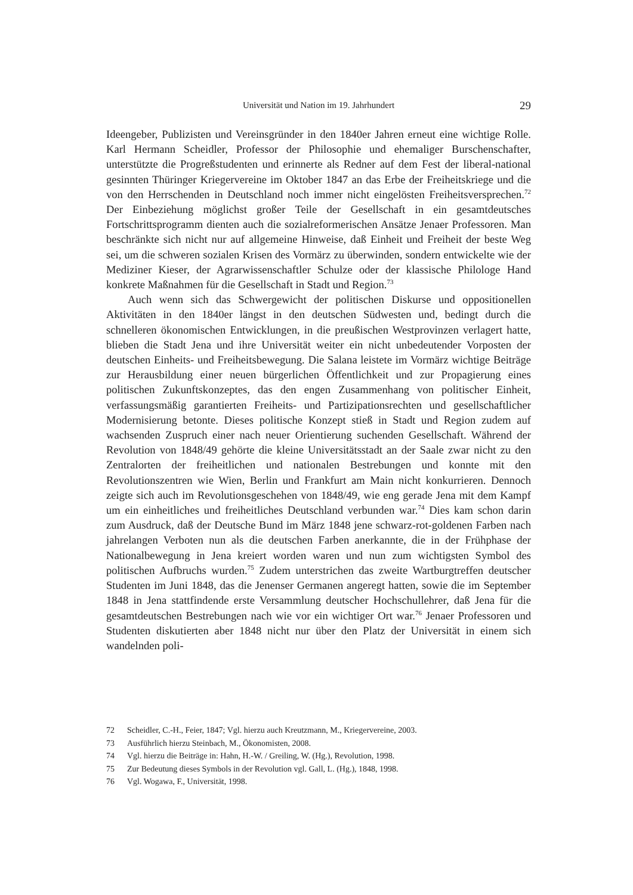Universität und Nation im 19. Jahrhundert 29
Ideengeber, Publizisten und Vereinsgründer in den 1840er Jahren erneut eine wichtige Rolle. Karl Hermann Scheidler, Professor der Philosophie und ehemaliger Burschenschafter, unterstützte die Progreßstudenten und erinnerte als Redner auf dem Fest der liberal-national gesinnten Thüringer Kriegervereine im Oktober 1847 an das Erbe der Freiheitskriege und die von den Herrschenden in Deutschland noch immer nicht eingelösten Freiheitsversprechen.<sup>72</sup> Der Einbeziehung möglichst großer Teile der Gesellschaft in ein gesamtdeutsches Fortschrittsprogramm dienten auch die sozialreformerischen Ansätze Jenaer Professoren. Man beschränkte sich nicht nur auf allgemeine Hinweise, daß Einheit und Freiheit der beste Weg sei, um die schweren sozialen Krisen des Vormärz zu überwinden, sondern entwickelte wie der Mediziner Kieser, der Agrarwissenschaftler Schulze oder der klassische Philologe Hand konkrete Maßnahmen für die Gesellschaft in Stadt und Region.<sup>73</sup>
Auch wenn sich das Schwergewicht der politischen Diskurse und oppositionellen Aktivitäten in den 1840er längst in den deutschen Südwesten und, bedingt durch die schnelleren ökonomischen Entwicklungen, in die preußischen Westprovinzen verlagert hatte, blieben die Stadt Jena und ihre Universität weiter ein nicht unbedeutender Vorposten der deutschen Einheits- und Freiheitsbewegung. Die Salana leistete im Vormärz wichtige Beiträge zur Herausbildung einer neuen bürgerlichen Öffentlichkeit und zur Propagierung eines politischen Zukunftskonzeptes, das den engen Zusammenhang von politischer Einheit, verfassungsmäßig garantierten Freiheits- und Partizipationsrechten und gesellschaftlicher Modernisierung betonte. Dieses politische Konzept stieß in Stadt und Region zudem auf wachsenden Zuspruch einer nach neuer Orientierung suchenden Gesellschaft. Während der Revolution von 1848/49 gehörte die kleine Universitätsstadt an der Saale zwar nicht zu den Zentralorten der freiheitlichen und nationalen Bestrebungen und konnte mit den Revolutionszentren wie Wien, Berlin und Frankfurt am Main nicht konkurrieren. Dennoch zeigte sich auch im Revolutionsgeschehen von 1848/49, wie eng gerade Jena mit dem Kampf um ein einheitliches und freiheitliches Deutschland verbunden war.<sup>74</sup> Dies kam schon darin zum Ausdruck, daß der Deutsche Bund im März 1848 jene schwarz-rot-goldenen Farben nach jahrelangen Verboten nun als die deutschen Farben anerkannte, die in der Frühphase der Nationalbewegung in Jena kreiert worden waren und nun zum wichtigsten Symbol des politischen Aufbruchs wurden.<sup>75</sup> Zudem unterstrichen das zweite Wartburgtreffen deutscher Studenten im Juni 1848, das die Jenenser Germanen angeregt hatten, sowie die im September 1848 in Jena stattfindende erste Versammlung deutscher Hochschullehrer, daß Jena für die gesamtdeutschen Bestrebungen nach wie vor ein wichtiger Ort war.<sup>76</sup> Jenaer Professoren und Studenten diskutierten aber 1848 nicht nur über den Platz der Universität in einem sich wandelnden poli-
72 Scheidler, C.-H., Feier, 1847; Vgl. hierzu auch Kreutzmann, M., Kriegervereine, 2003.
73 Ausführlich hierzu Steinbach, M., Ökonomisten, 2008.
74 Vgl. hierzu die Beiträge in: Hahn, H.-W. / Greiling, W. (Hg.), Revolution, 1998.
75 Zur Bedeutung dieses Symbols in der Revolution vgl. Gall, L. (Hg.), 1848, 1998.
76 Vgl. Wogawa, F., Universität, 1998.